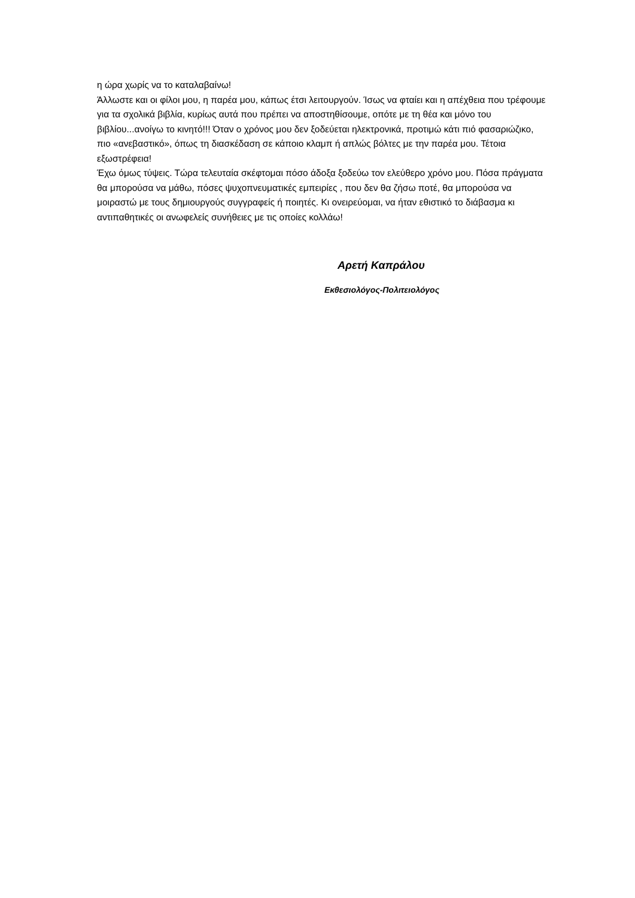η ώρα χωρίς να το καταλαβαίνω!
Άλλωστε και οι φίλοι μου, η παρέα μου, κάπως έτσι λειτουργούν. Ίσως να φταίει και η απέχθεια που τρέφουμε για τα σχολικά βιβλία, κυρίως αυτά που πρέπει να αποστηθίσουμε, οπότε με τη θέα και μόνο του βιβλίου...ανοίγω το κινητό!!! Όταν ο χρόνος μου δεν ξοδεύεται ηλεκτρονικά, προτιμώ κάτι πιό φασαριώζικο, πιο «ανεβαστικό», όπως τη διασκέδαση σε κάποιο κλαμπ ή απλώς βόλτες με την παρέα μου. Τέτοια εξωστρέφεια!
Έχω όμως τύψεις. Τώρα τελευταία σκέφτομαι πόσο άδοξα ξοδεύω τον ελεύθερο χρόνο μου. Πόσα πράγματα θα μπορούσα να μάθω, πόσες ψυχοπνευματικές εμπειρίες , που δεν θα ζήσω ποτέ, θα μπορούσα να μοιραστώ με τους δημιουργούς συγγραφείς ή ποιητές. Κι ονειρεύομαι, να ήταν εθιστικό το διάβασμα κι αντιπαθητικές οι ανωφελείς συνήθειες με τις οποίες κολλάω!
Αρετή Καπράλου
Εκθεσιολόγος-Πολιτειολόγος